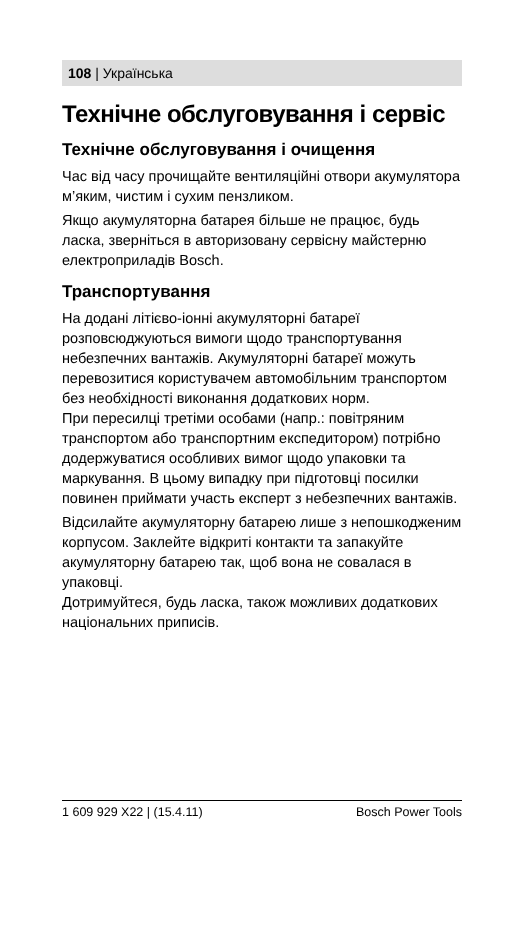108 | Українська
Технічне обслуговування і сервіс
Технічне обслуговування і очищення
Час від часу прочищайте вентиляційні отвори акумулятора м’яким, чистим і сухим пензликом.
Якщо акумуляторна батарея більше не працює, будь ласка, зверніться в авторизовану сервісну майстерню електроприладів Bosch.
Транспортування
На додані літієво-іонні акумуляторні батареї розповсюджуються вимоги щодо транспортування небезпечних вантажів. Акумуляторні батареї можуть перевозитися користувачем автомобільним транспортом без необхідності виконання додаткових норм.
При пересилці третіми особами (напр.: повітряним транспортом або транспортним експедитором) потрібно додержуватися особливих вимог щодо упаковки та маркування. В цьому випадку при підготовці посилки повинен приймати участь експерт з небезпечних вантажів.
Відсилайте акумуляторну батарею лише з непошкодженим корпусом. Заклейте відкриті контакти та запакуйте акумуляторну батарею так, щоб вона не совалася в упаковці.
Дотримуйтеся, будь ласка, також можливих додаткових національних приписів.
1 609 929 X22 | (15.4.11) Bosch Power Tools